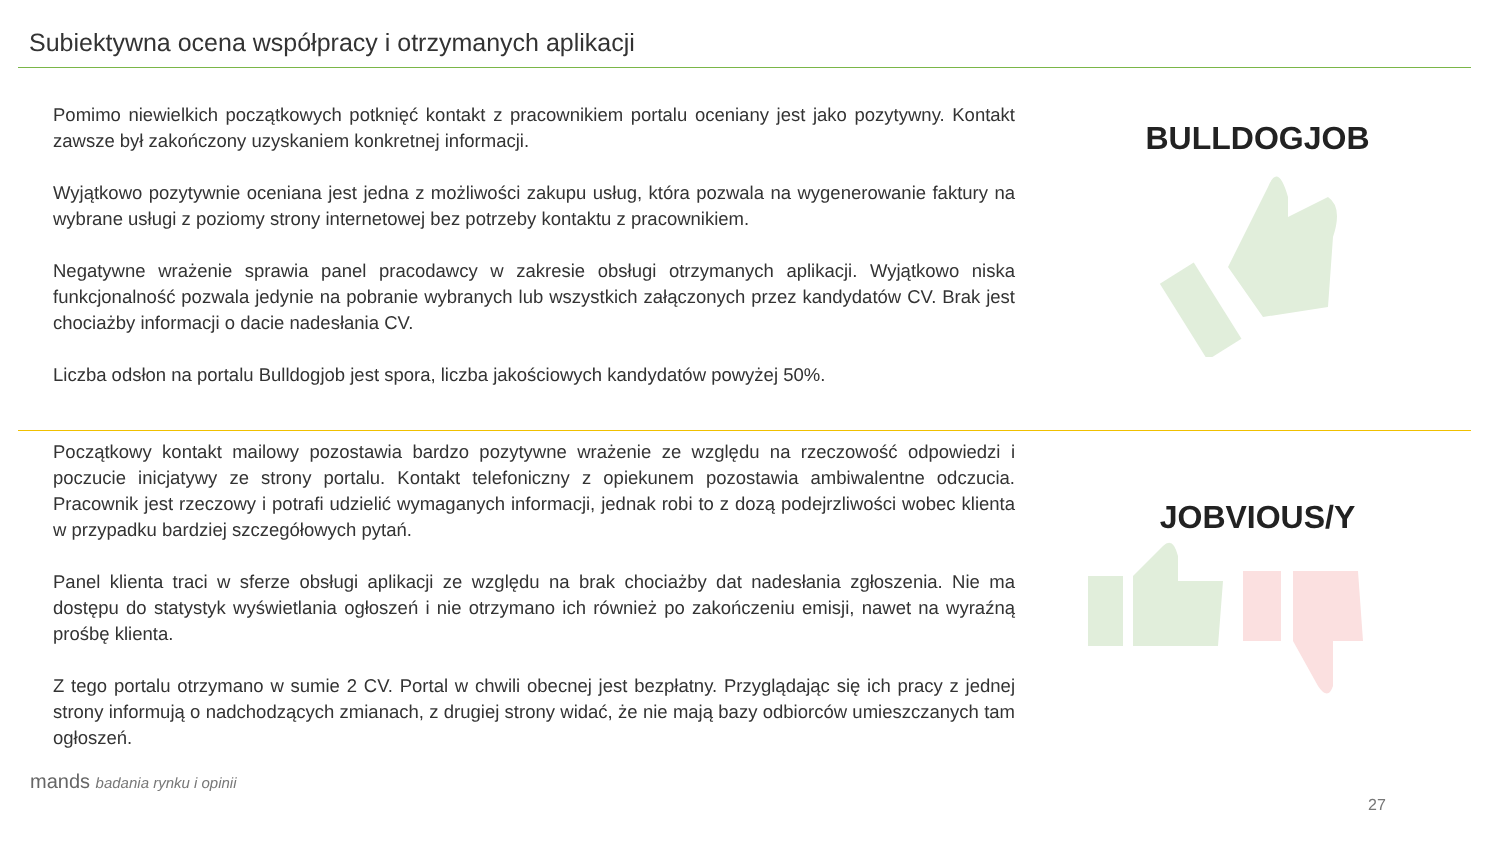Subiektywna ocena współpracy i otrzymanych aplikacji
Pomimo niewielkich początkowych potknięć kontakt z pracownikiem portalu oceniany jest jako pozytywny. Kontakt zawsze był zakończony uzyskaniem konkretnej informacji.
Wyjątkowo pozytywnie oceniana jest jedna z możliwości zakupu usług, która pozwala na wygenerowanie faktury na wybrane usługi z poziomy strony internetowej bez potrzeby kontaktu z pracownikiem.
Negatywne wrażenie sprawia panel pracodawcy w zakresie obsługi otrzymanych aplikacji. Wyjątkowo niska funkcjonalność pozwala jedynie na pobranie wybranych lub wszystkich załączonych przez kandydatów CV. Brak jest chociażby informacji o dacie nadesłania CV.
Liczba odsłon na portalu Bulldogjob jest spora, liczba jakościowych kandydatów powyżej 50%.
BULLDOGJOB
Początkowy kontakt mailowy pozostawia bardzo pozytywne wrażenie ze względu na rzeczowość odpowiedzi i poczucie inicjatywy ze strony portalu. Kontakt telefoniczny z opiekunem pozostawia ambiwalentne odczucia. Pracownik jest rzeczowy i potrafi udzielić wymaganych informacji, jednak robi to z dozą podejrzliwości wobec klienta w przypadku bardziej szczegółowych pytań.
Panel klienta traci w sferze obsługi aplikacji ze względu na brak chociażby dat nadesłania zgłoszenia. Nie ma dostępu do statystyk wyświetlania ogłoszeń i nie otrzymano ich również po zakończeniu emisji, nawet na wyraźną prośbę klienta.
Z tego portalu otrzymano w sumie 2 CV. Portal w chwili obecnej jest bezpłatny. Przyglądając się ich pracy z jednej strony informują o nadchodzących zmianach, z drugiej strony widać, że nie mają bazy odbiorców umieszczanych tam ogłoszeń.
JOBVIOUS/Y
mands badania rynku i opinii
27